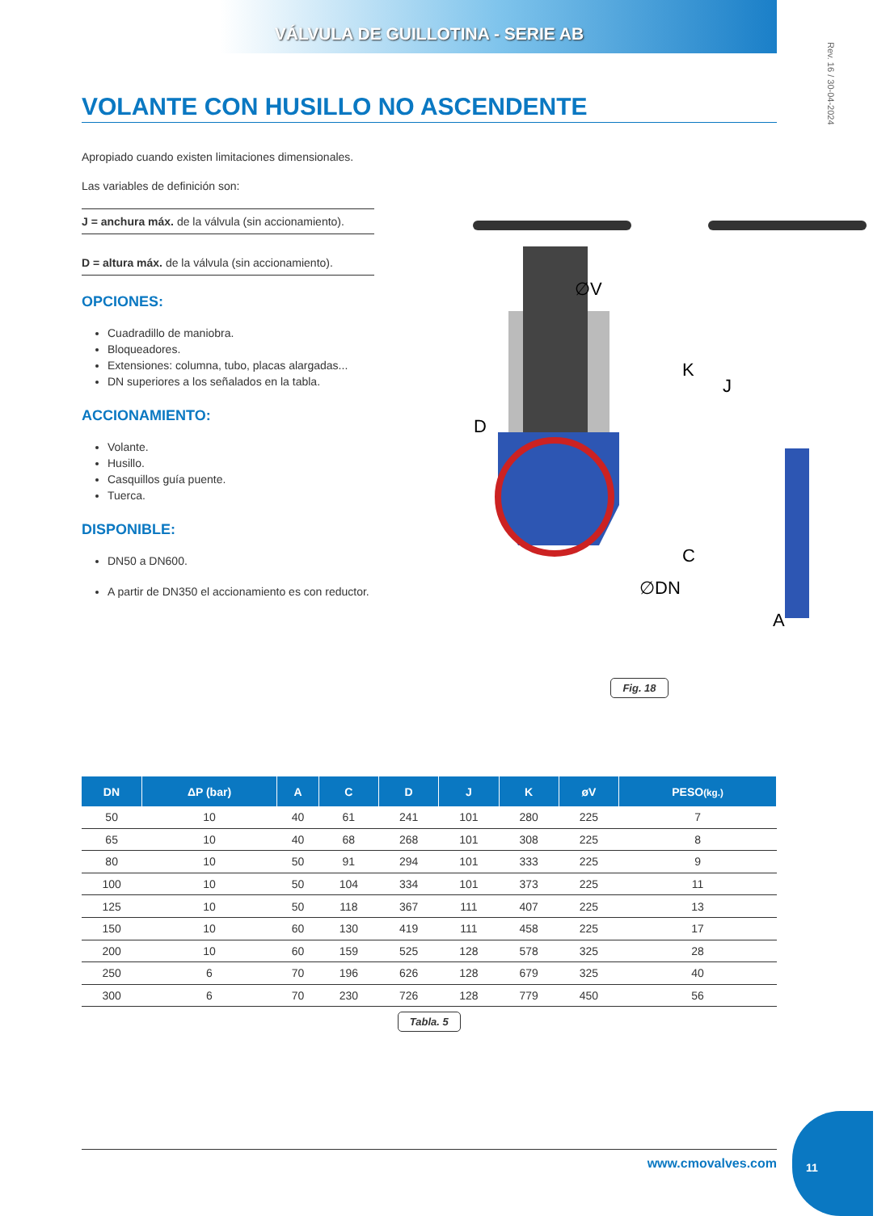VÁLVULA DE GUILLOTINA - SERIE AB
Rev. 16 / 30-04-2024
VOLANTE CON HUSILLO NO ASCENDENTE
Apropiado cuando existen limitaciones dimensionales.
Las variables de definición son:
J = anchura máx. de la válvula (sin accionamiento).
D = altura máx. de la válvula (sin accionamiento).
OPCIONES:
Cuadradillo de maniobra.
Bloqueadores.
Extensiones: columna, tubo, placas alargadas...
DN superiores a los señalados en la tabla.
ACCIONAMIENTO:
Volante.
Husillo.
Casquillos guía puente.
Tuerca.
DISPONIBLE:
DN50 a DN600.
A partir de DN350 el accionamiento es con reductor.
∅V
D
K
C
J
A
∅DN
Fig. 18
| DN | ΔP (bar) | A | C | D | J | K | øV | PESO (kg.) |
| --- | --- | --- | --- | --- | --- | --- | --- | --- |
| 50 | 10 | 40 | 61 | 241 | 101 | 280 | 225 | 7 |
| 65 | 10 | 40 | 68 | 268 | 101 | 308 | 225 | 8 |
| 80 | 10 | 50 | 91 | 294 | 101 | 333 | 225 | 9 |
| 100 | 10 | 50 | 104 | 334 | 101 | 373 | 225 | 11 |
| 125 | 10 | 50 | 118 | 367 | 111 | 407 | 225 | 13 |
| 150 | 10 | 60 | 130 | 419 | 111 | 458 | 225 | 17 |
| 200 | 10 | 60 | 159 | 525 | 128 | 578 | 325 | 28 |
| 250 | 6 | 70 | 196 | 626 | 128 | 679 | 325 | 40 |
| 300 | 6 | 70 | 230 | 726 | 128 | 779 | 450 | 56 |
| Tabla. 5 | | | | | | | | |
www.cmovalves.com
11